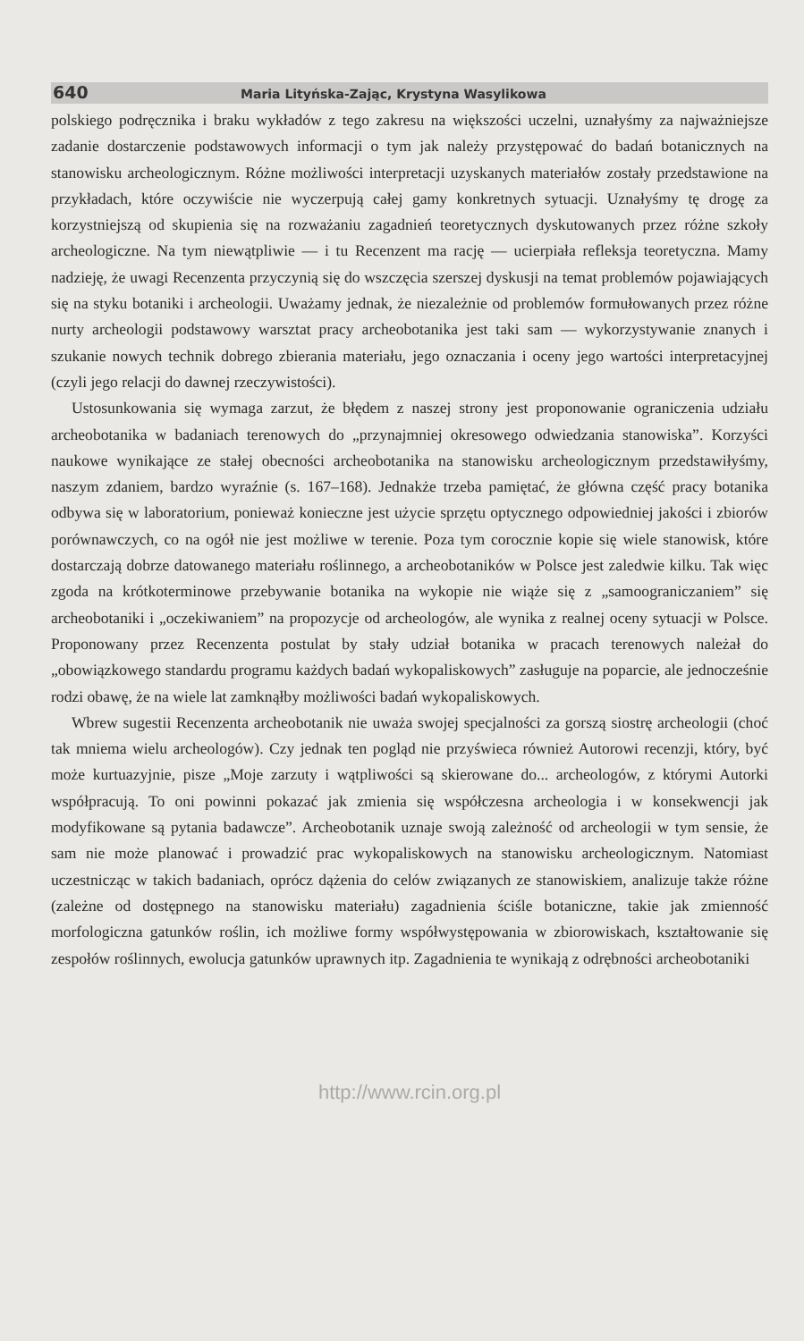640 Maria Lityńska-Zając, Krystyna Wasylikowa
polskiego podręcznika i braku wykładów z tego zakresu na większości uczelni, uznałyśmy za najważniejsze zadanie dostarczenie podstawowych informacji o tym jak należy przystępować do badań botanicznych na stanowisku archeologicznym. Różne możliwości interpretacji uzyskanych materiałów zostały przedstawione na przykładach, które oczywiście nie wyczerpują całej gamy konkretnych sytuacji. Uznałyśmy tę drogę za korzystniejszą od skupienia się na rozważaniu zagadnień teoretycznych dyskutowanych przez różne szkoły archeologiczne. Na tym niewątpliwie — i tu Recenzent ma rację — ucierpiała refleksja teoretyczna. Mamy nadzieję, że uwagi Recenzenta przyczynią się do wszczęcia szerszej dyskusji na temat problemów pojawiających się na styku botaniki i archeologii. Uważamy jednak, że niezależnie od problemów formułowanych przez różne nurty archeologii podstawowy warsztat pracy archeobotanika jest taki sam — wykorzystywanie znanych i szukanie nowych technik dobrego zbierania materiału, jego oznaczania i oceny jego wartości interpretacyjnej (czyli jego relacji do dawnej rzeczywistości).
Ustosunkowania się wymaga zarzut, że błędem z naszej strony jest proponowanie ograniczenia udziału archeobotanika w badaniach terenowych do „przynajmniej okresowego odwiedzania stanowiska”. Korzyści naukowe wynikające ze stałej obecności archeobotanika na stanowisku archeologicznym przedstawiłyśmy, naszym zdaniem, bardzo wyraźnie (s. 167–168). Jednakże trzeba pamiętać, że główna część pracy botanika odbywa się w laboratorium, ponieważ konieczne jest użycie sprzętu optycznego odpowiedniej jakości i zbiorów porównawczych, co na ogół nie jest możliwe w terenie. Poza tym corocznie kopie się wiele stanowisk, które dostarczają dobrze datowanego materiału roślinnego, a archeobotaników w Polsce jest zaledwie kilku. Tak więc zgoda na krótkoterminowe przebywanie botanika na wykopie nie wiąże się z „samoograniczaniem” się archeobotaniki i „oczekiwaniem” na propozycje od archeologów, ale wynika z realnej oceny sytuacji w Polsce. Proponowany przez Recenzenta postulat by stały udział botanika w pracach terenowych należał do „obowiązkowego standardu programu każdych badań wykopaliskowych” zasługuje na poparcie, ale jednocześnie rodzi obawę, że na wiele lat zamknąłby możliwości badań wykopaliskowych.
Wbrew sugestii Recenzenta archeobotanik nie uważa swojej specjalności za gorszą siostrę archeologii (choć tak mniema wielu archeologów). Czy jednak ten pogląd nie przyświeca również Autorowi recenzji, który, być może kurtuazyjnie, pisze „Moje zarzuty i wątpliwości są skierowane do... archeologów, z którymi Autorki współpracują. To oni powinni pokazać jak zmienia się współczesna archeologia i w konsekwencji jak modyfikowane są pytania badawcze”. Archeobotanik uznaje swoją zależność od archeologii w tym sensie, że sam nie może planować i prowadzić prac wykopaliskowych na stanowisku archeologicznym. Natomiast uczestnicząc w takich badaniach, oprócz dążenia do celów związanych ze stanowiskiem, analizuje także różne (zależne od dostępnego na stanowisku materiału) zagadnienia ściśle botaniczne, takie jak zmienność morfologiczna gatunków roślin, ich możliwe formy współwystępowania w zbiorowiskach, kształtowanie się zespołów roślinnych, ewolucja gatunków uprawnych itp. Zagadnienia te wynikają z odrębności archeobotaniki
http://www.rcin.org.pl